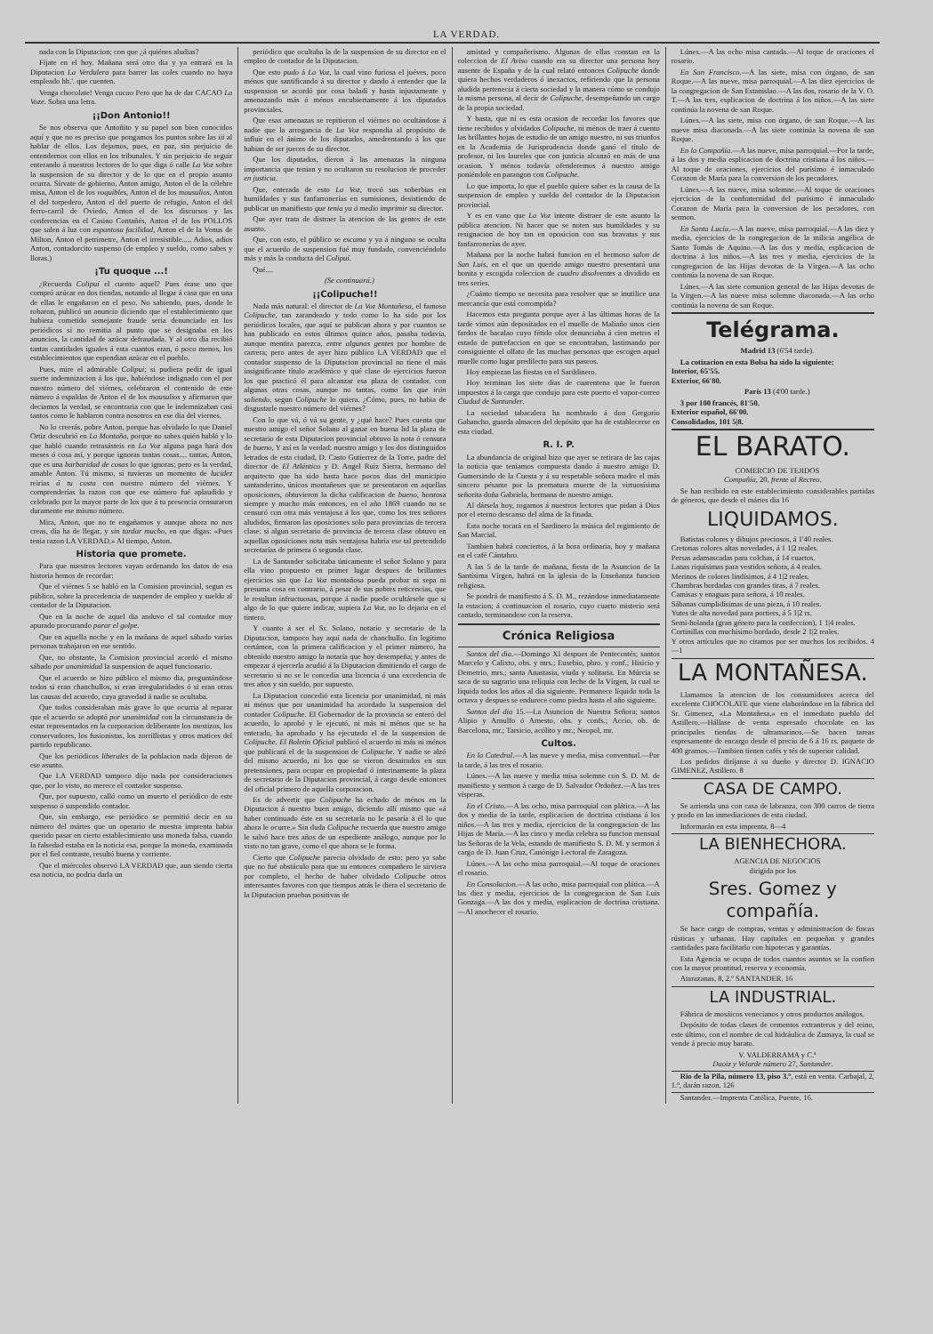LA VERDAD.
nada con la Diputacion; con que ¿á quiénes aludias?
Fíjate en el hoy. Mañana será otro dia y ya entrará en la Diputacion La Verdulera para barrer las coles cuando no haya empleado hh.'. que cuenten.
Venga chocolate! Venga cacao Pero que ha de dar CACAO La Voze. Sobra una letra.
¡¡Don Antonio!!
Se nos observa que Antoñito y su papel son bien conocidos aquí y que no es preciso que pongamos los puntos sobre las iii al hablar de ellos. Los dejamos, pues, en paz, sin perjuicio de entendernos con ellos en los tribunales. Y sin perjuicio de seguir enterando á nuestros lectores de lo que diga ó calle La Voz sobre la suspension de su director y de lo que en el propio asunto ocurra. Sírvate de gobierno, Anton amigo, Anton el de la célebre misa, Anton el de los voquibles, Anton el de los mausulios, Anton el del torpedero, Anton el del puerto de refugio, Anton el del ferro-carril de Oviedo, Anton el de los discursos y las conferencias en el Casino Contañés, Anton el de los POLLOS que salen á luz con espantosa facilidad, Anton el de la Venus de Milton, Anton el petrimetre, Anton el irresistible..... Adios, adios Anton, contadorcito suspenso (de empleo y sueldo, como sabes y lloras.)
¡Tu quoque ...!
¿Recuerda Colipuí el cuento aquel? Pues érase uno que compró azúcar en dos tiendas, notando al llegar á casa que en una de ellas le engañaron en el peso. No sabiendo, pues, donde le robaron, publicó un anuncio diciendo que el establecimiento que hubiera cometido semejante fraude seria denunciado en los periódicos si no remitia al punto que se designaba en los anuncios, la cantidad de azúcar defraudada. Y al otro dia recibió tantas cantidades iguales á esta cuantos eran, ó poco menos, los establecimientos que espendian azúcar en el pueblo.
Pues, mire el admirable Colipui; si pudiera pedir de igual suerte indemnizacion á los que, habiéndose indignado con el por nuestro número del viérnes, celebraron el contenido de este número á espaldas de Anton el de los mausulios y afirmaron que deciamos la verdad, se encontraria con que le indemnizaban casi tantos como le hablaron contra nosotros en ese dia del viernes.
No lo creerás, pobre Anton, porque has olvidado lo que Daniel Ortiz descubrió en La Montaña, porque no sabes quién habló y lo que habló cuando retrasásteis en La Voz alguna paga hará dos meses ó cosa así, y porque ignoras tantas cosas.... tantas, Anton, que es una barbaridad de cosas lo que ignoras; pero es la verdad, amable Anton. Tú mismo, si tuvieras un momento de lucidez reirias á tu costa con nuestro número del viérnes. Y comprenderías la razon con que ese número fué aplaudido y celebrado por la mayor parte de los que á tu presencia censuraron duramente ese mismo número.
Mira, Anton, que no te engañamos y aunque ahora no nos creas, dia ha de llegar, y sin tardar mucho, en que digas: «Pues tenia razon LA VERDAD.» Al tiempo, Anton.
Historia que promete.
Para que nuestros lectores vayan ordenando los datos de esa historia hemos de recordar:
Que el viérnes 5 se habló en la Comision provincial, segun es público, sobre la procedencia de suspender de empleo y sueldo al contador de la Diputacion.
Que en la noche de aquel dia anduvo el tal contador muy apurado procurando parar el golpe.
Que en aquella noche y en la mañana de aquel sábado varias personas trabajaron en ese sentido.
Que, no obstante, la Comision provincial acordó el mismo sábado por unanimidad la suspension de aquel funcionario.
Que el acuerdo se hizo público el mismo dia, preguntándose todos si eran chanchullos, si eran irregularidades ó si eran otras las causas del acuerdo, cuya gravedad á nadie se ocultaba.
Que todos consideraban más grave lo que ocurria al reparar que el acuerdo se adoptó por unanimidad con la circunstancia de estar representados en la corporacion deliberante los mestizos, los conservadores, los fusionistas, los zorrillistas y otros matices del partido republicano.
Que los periódicos liberales de la poblacion nada dijeron de ese asunto.
Que LA VERDAD tampoco dijo nada por consideraciones que, por lo visto, no merece el contador suspenso.
Que, por supuesto, calló como un muerto el periódico de este suspenso ó suspendido contador.
Que, sin embargo, ese periódico se permitió decir en su número del mártes que un operario de nuestra imprenta habia querido pasar en cierto establecimiento una moneda falsa, cuando la falsedad estaba en la noticia esa, porque la moneda, examinada por el fiel contraste, resultó buena y corriente.
Que el miércoles observó LA VERDAD que, aun siendo cierta esa noticia, no podria darla un
periódico que ocultaba la de la suspension de su director en el empleo de contador de la Diputacion.
Que esto pudo á La Voz, la cual vino furiosa el juéves, poco ménos que santificando á su director y dando á entender que la suspension se acordó por cosa baladí y hasta injustamente y amenazando más ó ménos encubiertamente á los diputados provinciales.
Que esas amenazas se repitieron el viérnes no ocultándose á nadie que la arrogancia de La Voz respondia al propósito de influir en el ánimo de los diputados, amedrentando á los que habian de ser jueces de su director.
Que los diputados, dieron á las amenazas la ninguna importancia que tenian y no ocultaron su resolucion de proceder en justicia.
Que, enterada de esto La Voz, trocó sus soberbias en humildades y sus fanfarronerías en sumisiones, desistiendo de publicar un manifiesto que tenia ya á medio imprimir su director.
Que ayer trata de distraer la atencion de las gentes de este asunto.
Que, con esto, el público se escama y ya á ninguno se oculta que el acuerdo de suspension fué muy fundado, convenciéndolo más y más la conducta del Colipuí.
Qué....
(Se continuará.)
¡¡Colipuche!!
Nada más natural: el director de La Voz Montañesa, el famoso Colipuche, tan zarandeado y todo como lo ha sido por los periódicos locales, que aquí se publican ahora y por cuantos se han publicado en estos últimos quince años, pasaba todavía, aunque mentira parezca, entre algunas gentes por hombre de carrera; pero antes de ayer hizo público LA VERDAD que el contador suspenso de la Diputacion provincial no tiene el más insignificante título académico y qué clase de ejercicios fueron los que practicó él para alcanzar esa plaza de contador, con algunas otras cosas, aunque no tantas, como las que irán saliendo, segun Colipuche lo quiera. ¿Cómo, pues, no habia de disgustarle nuestro número del viérnes?
Con lo que vá, ó vá su gente, y ¿qué hace? Pues cuenta que nuestro amigo el señor Solano al ganar en buena lid la plaza de secretario de esta Diputacion provincial obtuvo la nota ó censura de bueno, Y así es la verdad: nuestro amigo y los dos distinguidos letrados de esta ciudad, D. Casto Gutierrez de la Torre, padre del director de El Atlántico y D. Angel Ruiz Sierra, hermano del arquitecto que ha sido hasta hace pocos dias del municipio santanderino, únicos montañeses que se presentaron en aquellas oposiciones, obtuvieron la dicha calificacion de bueno, honrosa siempre y mucho más entonces, en el año 1869 cuando no se censuró con otra más ventajosa á los que, como los tres señores aludidos, firmaron las oposiciones solo para provincias de tercera clase: si algun secretario de provincia de tercera clase obtuvo en aquellas oposiciones nota más ventajosa habria ese tal pretendido secretarías de primera ó segunda clase.
La de Santander solicitaba únicamente el señor Solano y para ella vino propuesto en primer lugar despues de brillantes ejercicios sin que La Voz montañosa pueda probar ni sepa ni presuma cosa en contrario, á pesar de sus pobres reticencias, que le resultan infructuosas, porque á nadie puede ocultársele que si algo de lo que quiere indicar, supiera La Voz, no lo dejaria en el tintero.
Y cuanto á ser el Sr. Solano, notario y secretario de la Diputacion, tampoco hay aquí nada de chanchullo. En legítimo certámen, con la primera calificacion y el primer número, ha obtenido nuestro amigo la notaría que hoy desempeña; y antes de empezar á ejercerla acudió á la Diputacion dimitiendo el cargo de secretario si no se le concedia una licencia ó una excedencia de tres años y sin sueldo, por supuesto.
La Diputacion concedió esta licencia por unanimidad, ni más ni ménos que por unanimidad ha acordado la suspension del contador Colipuche. El Gobernador de la provincia se enteró del acuerdo, lo aprobó y le ejecutó, ni más ni ménos que se ha enterado, ha aprobado y ha ejecutado el de la suspension de Colipuche. El Boletin Oficial publicó el acuerdo ni más ni ménos que publicará el de la suspension de Colipuche. Y nadie se alzó del mismo acuerdo, ni los que se vieron desairados en sus pretensiones, para ocupar en propiedad ó interinamente la plaza de secretario de la Diputacion provincial, á cargo desde entonces del oficial primero de aquella corporacion.
Es de advertir que Colipuche ha echado de ménos en la Diputacion á nuestro buen amigo, diciendo allí mismo que «á haber continuado éste en su secretaría no le pasaría á él lo que ahora le ocurre.» Sin duda Colipuche recuerda que nuestro amigo le salvó hace tres años de un espediente análogo, aunque por lo visto no tan grave, como el que ahora se le forma.
Cierto que Colipuche parecia olvidado de esto; pero ya sabe que no fué obstáculo para que su entonces compañero le sirviera por completo, el hecho de haber olvidado Colipuche otros interesantes favores con que tiempos atrás le diera el secretario de la Diputacion pruebas positivas de
amistad y compañerismo. Algunas de ellas constan en la coleccion de El Aviso cuando era su director una persona hoy ausente de España y de la cual relató entonces Colipuche donde quiera hechos verdaderos ó inexactos, refiriendo que la persona aludida pertenecia á cierta sociedad y la manera cómo se condujo la misma persona, al decir de Colipuche, desempeñando un cargo de la propia sociedad.
Y basta, que ni es esta ocasion de recordar los favores que tiene recibidos y olvidados Colipuche, ni ménos de traer á cuento las brillantes hojas de estudio de un amigo nuestro, ni sus triunfos en la Academia de Jurisprudencia donde ganó el título de profesor, ni los laureles que con justicia alcanzó en más de una ocasion. Y ménos todavía ofenderemos á nuestro amigo poniéndole en parangon con Colipuche.
Lo que importa, lo que el pueblo quiere saber es la causa de la suspension de empleo y sueldo del contador de la Diputacion provincial.
Y es en vano que La Voz intente distraer de este asunto la pública atencion. Ni hacer que se noten sus humildades y su resignacion de hoy tan en oposicion con sus bravatas y sus fanfarronerías de ayer.
Mañana por la noche habrá funcion en el hermoso salon de San Luis, en el que un querido amigo nuestro presentará una bonita y escogida coleccion de cuadro disolventes a dividido en tres series.
¿Cuánto tiempo se necesita para resolver que se inutilice una mercancía que está corrompida?
Hacemos esta pregunta porque ayer á las últimas horas de la tarde vimos aún depositados en el muelle de Maliaño unos cien fardos de bacalao cuyo fétido olor denunciaba á cien metros el estado de putrefaccion en que se encontraban, lastimando por consiguiente el olfato de las muchas personas que escogen aquel muelle como lugar predilecto para sus paseos.
Hoy empiezan las fiestas en el Sarddinero.
Hoy terminan los siete dias de cuarentena que le fueron impuestos á la carga que condujo para este puerto el vapor-correo Ciudad de Santander.
La sociedad tabacalera ha nombrado á don Gregorio Gabancho, guarda almacen del depósito que ha de establecerse en esta ciudad.
R. I. P.
La abundancia de original hizo que ayer se retirara de las cajas la noticia que teniamos compuesta dando á nuestro amigo D. Gumersindo de la Cuesta y á su respetable señora madre el más sincero pésame por la prematura muerte de la virtuosísima señorita doña Gabriela, hermana de nuestro amigo.
Al dársela hoy, rogamos á nuestros lectores que pidan á Dios por el eterno descanso del alma de la finada.
Esta noche tocará en el Sardinero la música del regimiento de San Marcial.
Tambien habrá conciertos, á la hora ordinaria, hoy y mañana en el café Cántabro.
A las 5 de la tarde de mañana, fiesta de la Asuncion de la Santísima Vírgen, habrá en la iglesia de la Enseñanza funcion religiosa.
Se pondrá de manifiesto á S. D. M., rezándose inmediatamente la estacion; á continuacion el rosario, cuyo cuarto misterio será cantado, terminandose con la reserva.
Crónica Religiosa
Santos del dia.—Domingo XI despues de Pentecostés; santos Marcelo y Calixto, obs. y mrs.; Eusebio, pbro. y conf.; Hisicio y Demetrio, mrs.; santa Anastasia, viuda y solitaria. En Múrcia se saca de su sagrario una reliquia con leche de la Vírgen, la cual se liquida todos los años al dia siguiente. Permanece líquido toda la octava y despues se endurece como piedra hasta el año siguiente.
Santos del dia 15.—La Asuncion de Nuestra Señora; santos Alipio y Arnulfo ó Arnesto, obs. y confs.; Accio, ob. de Barcelona, mr.; Tarsicio, acólito y mr.; Neopol, mr.
Cultos.
En la Catedral.—A las nueve y media, misa conventual.—Por la tarde, á las tres el rosario.
Lúnes.—A las nueve y media misa solemne con S. D. M. de manifiesto y sermon á cargo de D. Salvador Ordoñez.—A las tres vísperas.
En el Cristo.—A las ocho, misa parroquial con plática.—A las dos y media de la tarde, esplicacion de doctrina cristiana á los niños.—A las tres y media, ejercicios de la congregacion de las Hijas de María.—A las cinco y media celebra su funcion mensual las Señoras de la Vela, estando de manifiesto S. D. M. y sermon á cargo de D. Juan Cruz, Canónigo Lectoral de Zaragoza.
Lúnes.—A las ocho misa parroquial.—Al toque de oraciones el rosario.
En Consolacion.—A las ocho, misa parroquial con plática.—A las diez y media, ejercicios de la congregacion de San Luis Gonzaga.—A las dos y media, esplicacion de doctrina cristiana.—Al anochecer el rosario.
Lúnes.—A las ocho misa cantada.—Al toque de oraciones el rosario.
En San Francisco.—A las siete, misa con órgano, de san Roque.—A las nueve, misa parroquial.—A las diez ejercicios de la congregacion de San Estanislao.—A las dos, rosario de la V. O. T.—A las tres, esplicacion de doctrina á los niños.—A las siete continúa la novena de san Roque.
Lúnes.—A las siete, misa con órgano, de san Roque.—A las nueve misa diaconada.—A las siete continúa la novena de san Roque.
En la Compañía.—A las nueve, misa parroquial.—Por la tarde, á las dos y media esplicacion de doctrina cristiana á los niños.—Al toque de oraciones, ejercicios del purísimo é inmaculado Corazon de María para la conversion de los pecadores.
Lúnes.—A las nueve, misa solemne.—Al toque de oraciones ejercicios de la confraternidad del purísimo é inmaculado Corazon de María para la conversion de los pecadores, con sermon.
En Santa Lucía.—A las nueve, misa parroquial.—A las diez y media, ejercicios de la congregacion de la milicia angélica de Santo Tomás de Aquino.—A las dos y media, esplicacion de doctrina á los niños.—A las tres y media, ejercicios de la congregacion de las Hijas devotas de la Vírgen.—A las ocho continúa la novena de san Roque.
Lúnes.—A las siete comunion general de las Hijas devotas de la Vírgen.—A las nueve misa solemne diaconada.—A las ocho continúa la novena de san Roque.
Telégrama.
Madrid 13 (6'54 tarde).
La cotizacion en esta Bolsa ha sido la siguiente:
Interior, 65'55.
Exterior, 66'80.
París 13 (4'00 tarde.)
3 por 100 francés, 81'50.
Exterior español, 66'00.
Consolidados, 101 5|8.
EL BARATO.
COMERCIO DE TEJIDOS
Compañía, 20, frente al Recreo.
Se han recibido en este establecimiento considerables partidas de géneros, que desde el mártes dia 16
LIQUIDAMOS.
Batistas colores y dibujos preciosos, á 1'40 reales.
Cretonas colores altas novedades, á 1 1|2 reales.
Persas adamascadas para colchas, á 14 cuartos.
Lanas riquísimas para vestidos señora, á 4 reales.
Merinos de colores lindísimos, á 4 1|2 reales.
Chambras bordadas con grandes tiras, á 7 reales.
Camisas y enaguas para señora, á 10 reales.
Sábanas cumplidísimas de una pieza, á 10 reales.
Yutes de alta novedad para portiers, á 5 1|2 rs.
Semi-holanda (gran género para la confeccion), 1 1|4 reales.
Cortinillas con muchísimo bordado, desde 2 1|2 reales.
Y otros artículos que no citamos por ser muchos los recibidos. 4—1
LA MONTAÑESA.
Llamamos la atencion de los consumidores acerca del excelente CHOCOLATE que viene elaborándose en la fábrica del Sr. Gimenez, «La Montañesa,» en el inmediato pueblo del Astillero.—Hállase de venta espresado chocolate en las principales tiendas de ultramarinos.—Se hacen tareas espresamente de encargo desde el precio de 6 á 16 rs. paquete de 400 gramos.—Tambien tienen cafés y tés de superior calidad.
Los pedidos diríjanse á su dueño y director D. IGNACIO GIMENEZ, Astillero. 8
CASA DE CAMPO.
Se arrienda una con casa de labranza, con 300 carros de tierra y prado en las inmediaciones de esta ciudad.
Informarán en esta imprenta. 8—4
LA BIENHECHORA.
AGENCIA DE NEGOCIOS
dirigida por los
Sres. Gomez y compañía.
Se hace cargo de compras, ventas y administracion de fincas rústicas y urbanas. Hay capitales en pequeñas y grandes cantidades para facilitarlo con hipotecas y garantías.
Esta Agencia se ocupa de todos cuantos asuntos se la confien con la mayor prontitud, reserva y economía.
Atarazanas, 8, 2.º SANTANDER. 16
LA INDUSTRIAL.
Fábrica de mosáicos venecianos y otros productos análogos.
Depósito de todas clases de cementos extranteros y del reino, este último, con el nombre de cal hidráulica de Zumaya, la cual se vende á precio muy barato.
V. VALDERRAMA y C.ª
Daoiz y Velarde número 27, Santander.
Rio de la Pila, número 13, piso 3.º, está en venta. Carbajal, 2, 1.º, darán razon. 126
Santander.—Imprenta Católica, Puente, 16.